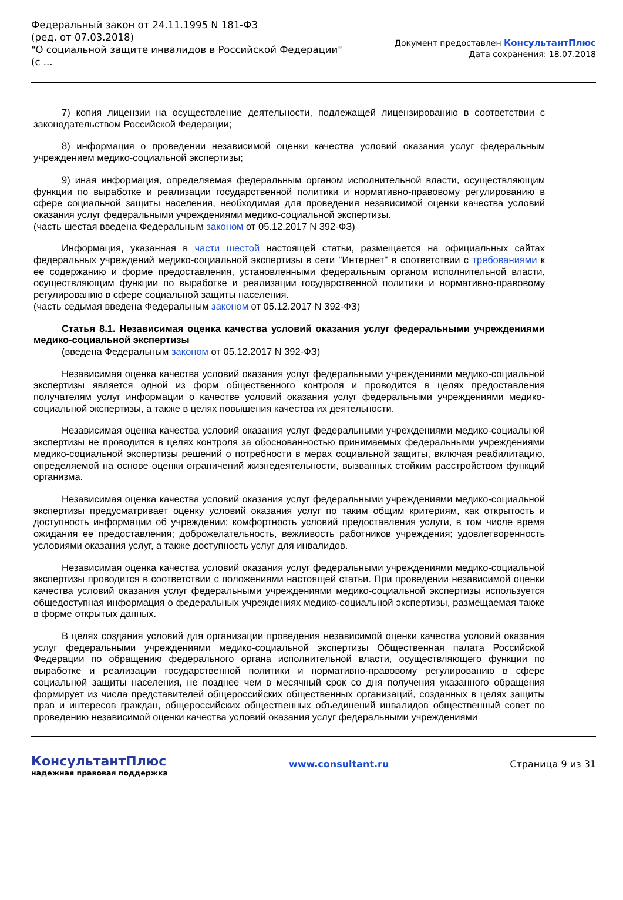Федеральный закон от 24.11.1995 N 181-ФЗ
(ред. от 07.03.2018)
"О социальной защите инвалидов в Российской Федерации"
(с ...
Документ предоставлен КонсультантПлюс
Дата сохранения: 18.07.2018
7) копия лицензии на осуществление деятельности, подлежащей лицензированию в соответствии с законодательством Российской Федерации;
8) информация о проведении независимой оценки качества условий оказания услуг федеральным учреждением медико-социальной экспертизы;
9) иная информация, определяемая федеральным органом исполнительной власти, осуществляющим функции по выработке и реализации государственной политики и нормативно-правовому регулированию в сфере социальной защиты населения, необходимая для проведения независимой оценки качества условий оказания услуг федеральными учреждениями медико-социальной экспертизы.
(часть шестая введена Федеральным законом от 05.12.2017 N 392-ФЗ)
Информация, указанная в части шестой настоящей статьи, размещается на официальных сайтах федеральных учреждений медико-социальной экспертизы в сети "Интернет" в соответствии с требованиями к ее содержанию и форме предоставления, установленными федеральным органом исполнительной власти, осуществляющим функции по выработке и реализации государственной политики и нормативно-правовому регулированию в сфере социальной защиты населения.
(часть седьмая введена Федеральным законом от 05.12.2017 N 392-ФЗ)
Статья 8.1. Независимая оценка качества условий оказания услуг федеральными учреждениями медико-социальной экспертизы
(введена Федеральным законом от 05.12.2017 N 392-ФЗ)
Независимая оценка качества условий оказания услуг федеральными учреждениями медико-социальной экспертизы является одной из форм общественного контроля и проводится в целях предоставления получателям услуг информации о качестве условий оказания услуг федеральными учреждениями медико-социальной экспертизы, а также в целях повышения качества их деятельности.
Независимая оценка качества условий оказания услуг федеральными учреждениями медико-социальной экспертизы не проводится в целях контроля за обоснованностью принимаемых федеральными учреждениями медико-социальной экспертизы решений о потребности в мерах социальной защиты, включая реабилитацию, определяемой на основе оценки ограничений жизнедеятельности, вызванных стойким расстройством функций организма.
Независимая оценка качества условий оказания услуг федеральными учреждениями медико-социальной экспертизы предусматривает оценку условий оказания услуг по таким общим критериям, как открытость и доступность информации об учреждении; комфортность условий предоставления услуги, в том числе время ожидания ее предоставления; доброжелательность, вежливость работников учреждения; удовлетворенность условиями оказания услуг, а также доступность услуг для инвалидов.
Независимая оценка качества условий оказания услуг федеральными учреждениями медико-социальной экспертизы проводится в соответствии с положениями настоящей статьи. При проведении независимой оценки качества условий оказания услуг федеральными учреждениями медико-социальной экспертизы используется общедоступная информация о федеральных учреждениях медико-социальной экспертизы, размещаемая также в форме открытых данных.
В целях создания условий для организации проведения независимой оценки качества условий оказания услуг федеральными учреждениями медико-социальной экспертизы Общественная палата Российской Федерации по обращению федерального органа исполнительной власти, осуществляющего функции по выработке и реализации государственной политики и нормативно-правовому регулированию в сфере социальной защиты населения, не позднее чем в месячный срок со дня получения указанного обращения формирует из числа представителей общероссийских общественных организаций, созданных в целях защиты прав и интересов граждан, общероссийских общественных объединений инвалидов общественный совет по проведению независимой оценки качества условий оказания услуг федеральными учреждениями
КонсультантПлюс
надежная правовая поддержка
www.consultant.ru Страница 9 из 31